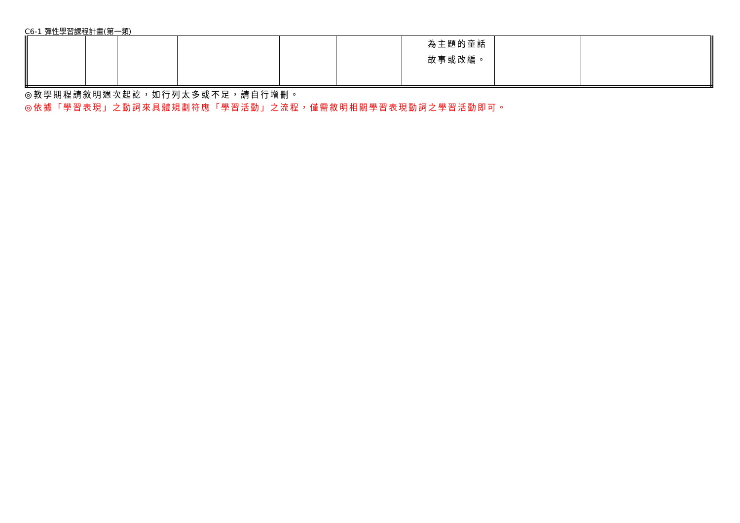C6-1 彈性學習課程計畫(第一類)
| | | | | | | 為主題的童話故事或改編。 | | |
◎教學期程請敘明週次起訖，如行列太多或不足，請自行增刪。
◎依據「學習表現」之動詞來具體規劃符應「學習活動」之流程，僅需敘明相關學習表現動詞之學習活動即可。